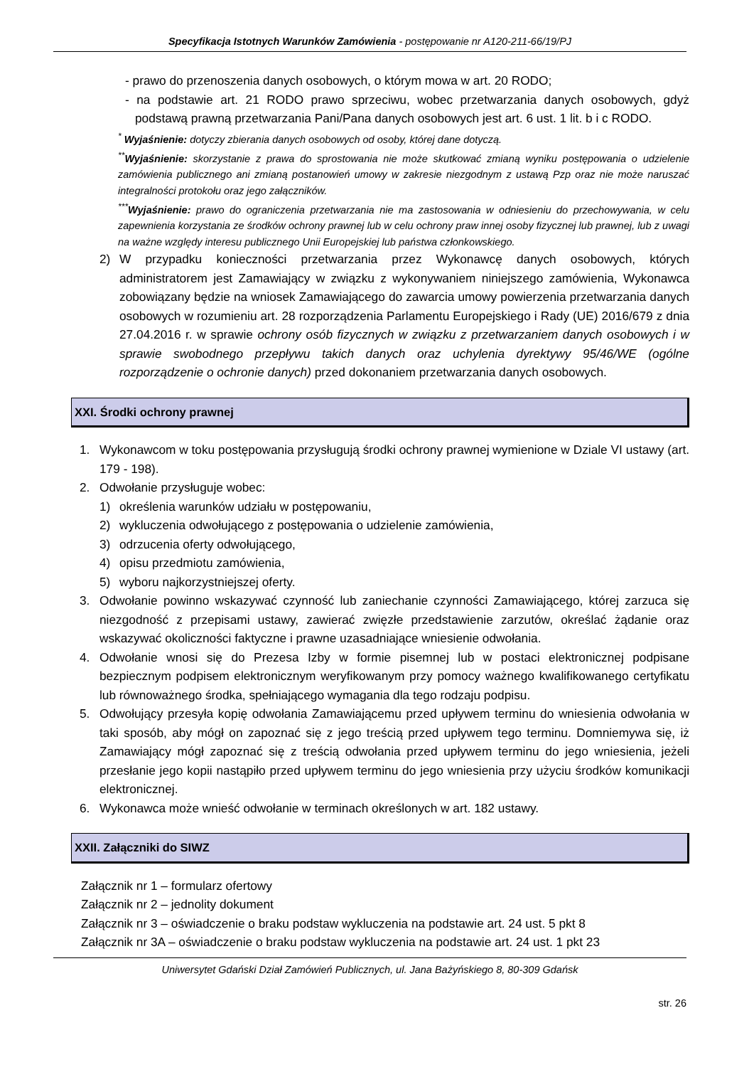Specyfikacja Istotnych Warunków Zamówienia - postępowanie nr A120-211-66/19/PJ
- prawo do przenoszenia danych osobowych, o którym mowa w art. 20 RODO;
- na podstawie art. 21 RODO prawo sprzeciwu, wobec przetwarzania danych osobowych, gdyż podstawą prawną przetwarzania Pani/Pana danych osobowych jest art. 6 ust. 1 lit. b i c RODO.
<sup>*</sup> Wyjaśnienie: dotyczy zbierania danych osobowych od osoby, której dane dotyczą.
<sup>**</sup> Wyjaśnienie: skorzystanie z prawa do sprostowania nie może skutkować zmianą wyniku postępowania o udzielenie zamówienia publicznego ani zmianą postanowień umowy w zakresie niezgodnym z ustawą Pzp oraz nie może naruszać integralności protokołu oraz jego załączników.
<sup>***</sup> Wyjaśnienie: prawo do ograniczenia przetwarzania nie ma zastosowania w odniesieniu do przechowywania, w celu zapewnienia korzystania ze środków ochrony prawnej lub w celu ochrony praw innej osoby fizycznej lub prawnej, lub z uwagi na ważne względy interesu publicznego Unii Europejskiej lub państwa członkowskiego.
2) W przypadku konieczności przetwarzania przez Wykonawcę danych osobowych, których administratorem jest Zamawiający w związku z wykonywaniem niniejszego zamówienia, Wykonawca zobowiązany będzie na wniosek Zamawiającego do zawarcia umowy powierzenia przetwarzania danych osobowych w rozumieniu art. 28 rozporządzenia Parlamentu Europejskiego i Rady (UE) 2016/679 z dnia 27.04.2016 r. w sprawie ochrony osób fizycznych w związku z przetwarzaniem danych osobowych i w sprawie swobodnego przepływu takich danych oraz uchylenia dyrektywy 95/46/WE (ogólne rozporządzenie o ochronie danych) przed dokonaniem przetwarzania danych osobowych.
XXI. Środki ochrony prawnej
1. Wykonawcom w toku postępowania przysługują środki ochrony prawnej wymienione w Dziale VI ustawy (art. 179 - 198).
2. Odwołanie przysługuje wobec:
1) określenia warunków udziału w postępowaniu,
2) wykluczenia odwołującego z postępowania o udzielenie zamówienia,
3) odrzucenia oferty odwołującego,
4) opisu przedmiotu zamówienia,
5) wyboru najkorzystniejszej oferty.
3. Odwołanie powinno wskazywać czynność lub zaniechanie czynności Zamawiającego, której zarzuca się niezgodność z przepisami ustawy, zawierać zwięzłe przedstawienie zarzutów, określać żądanie oraz wskazywać okoliczności faktyczne i prawne uzasadniające wniesienie odwołania.
4. Odwołanie wnosi się do Prezesa Izby w formie pisemnej lub w postaci elektronicznej podpisane bezpiecznym podpisem elektronicznym weryfikowanym przy pomocy ważnego kwalifikowanego certyfikatu lub równoważnego środka, spełniającego wymagania dla tego rodzaju podpisu.
5. Odwołujący przesyła kopię odwołania Zamawiającemu przed upływem terminu do wniesienia odwołania w taki sposób, aby mógł on zapoznać się z jego treścią przed upływem tego terminu. Domniemywa się, iż Zamawiający mógł zapoznać się z treścią odwołania przed upływem terminu do jego wniesienia, jeżeli przesłanie jego kopii nastąpiło przed upływem terminu do jego wniesienia przy użyciu środków komunikacji elektronicznej.
6. Wykonawca może wnieść odwołanie w terminach określonych w art. 182 ustawy.
XXII. Załączniki do SIWZ
Załącznik nr 1 – formularz ofertowy
Załącznik nr 2 – jednolity dokument
Załącznik nr 3 – oświadczenie o braku podstaw wykluczenia na podstawie art. 24 ust. 5 pkt 8
Załącznik nr 3A – oświadczenie o braku podstaw wykluczenia na podstawie art. 24 ust. 1 pkt 23
Uniwersytet Gdański Dział Zamówień Publicznych, ul. Jana Bażyńskiego 8, 80-309 Gdańsk
str. 26